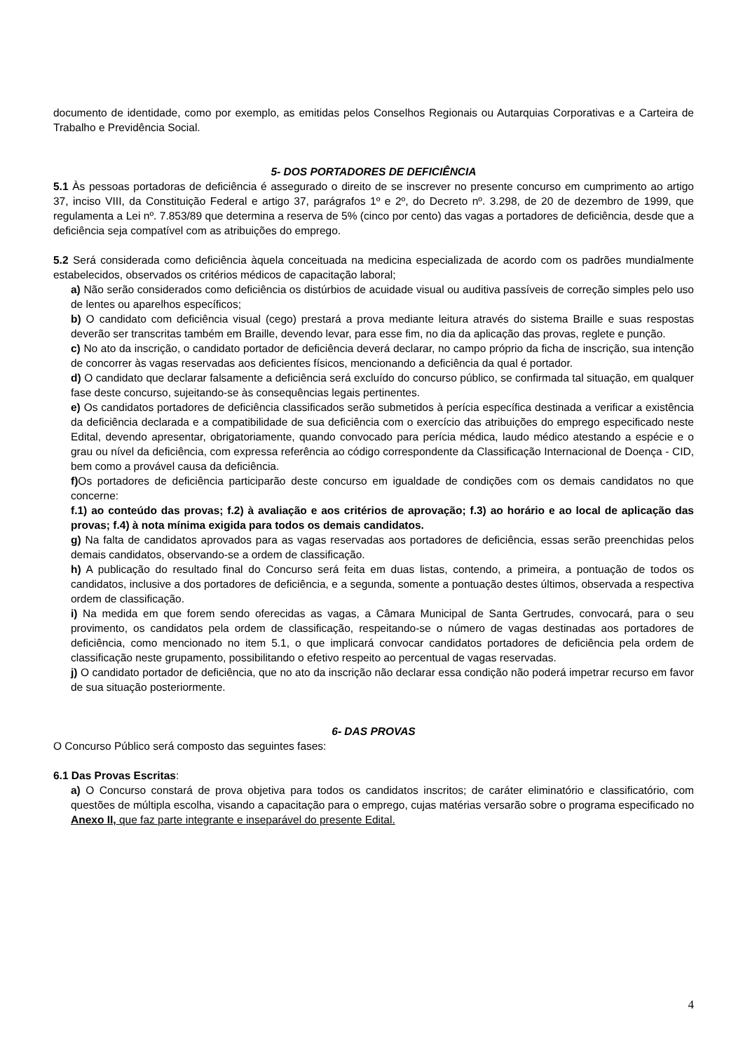documento de identidade, como por exemplo, as emitidas pelos Conselhos Regionais ou Autarquias Corporativas e a Carteira de Trabalho e Previdência Social.
5- DOS PORTADORES DE DEFICIÊNCIA
5.1 Às pessoas portadoras de deficiência é assegurado o direito de se inscrever no presente concurso em cumprimento ao artigo 37, inciso VIII, da Constituição Federal e artigo 37, parágrafos 1º e 2º, do Decreto nº. 3.298, de 20 de dezembro de 1999, que regulamenta a Lei nº. 7.853/89 que determina a reserva de 5% (cinco por cento) das vagas a portadores de deficiência, desde que a deficiência seja compatível com as atribuições do emprego.
5.2 Será considerada como deficiência àquela conceituada na medicina especializada de acordo com os padrões mundialmente estabelecidos, observados os critérios médicos de capacitação laboral;
a) Não serão considerados como deficiência os distúrbios de acuidade visual ou auditiva passíveis de correção simples pelo uso de lentes ou aparelhos específicos;
b) O candidato com deficiência visual (cego) prestará a prova mediante leitura através do sistema Braille e suas respostas deverão ser transcritas também em Braille, devendo levar, para esse fim, no dia da aplicação das provas, reglete e punção.
c) No ato da inscrição, o candidato portador de deficiência deverá declarar, no campo próprio da ficha de inscrição, sua intenção de concorrer às vagas reservadas aos deficientes físicos, mencionando a deficiência da qual é portador.
d) O candidato que declarar falsamente a deficiência será excluído do concurso público, se confirmada tal situação, em qualquer fase deste concurso, sujeitando-se às consequências legais pertinentes.
e) Os candidatos portadores de deficiência classificados serão submetidos à perícia específica destinada a verificar a existência da deficiência declarada e a compatibilidade de sua deficiência com o exercício das atribuições do emprego especificado neste Edital, devendo apresentar, obrigatoriamente, quando convocado para perícia médica, laudo médico atestando a espécie e o grau ou nível da deficiência, com expressa referência ao código correspondente da Classificação Internacional de Doença - CID, bem como a provável causa da deficiência.
f) Os portadores de deficiência participarão deste concurso em igualdade de condições com os demais candidatos no que concerne:
f.1) ao conteúdo das provas; f.2) à avaliação e aos critérios de aprovação; f.3) ao horário e ao local de aplicação das provas; f.4) à nota mínima exigida para todos os demais candidatos.
g) Na falta de candidatos aprovados para as vagas reservadas aos portadores de deficiência, essas serão preenchidas pelos demais candidatos, observando-se a ordem de classificação.
h) A publicação do resultado final do Concurso será feita em duas listas, contendo, a primeira, a pontuação de todos os candidatos, inclusive a dos portadores de deficiência, e a segunda, somente a pontuação destes últimos, observada a respectiva ordem de classificação.
i) Na medida em que forem sendo oferecidas as vagas, a Câmara Municipal de Santa Gertrudes, convocará, para o seu provimento, os candidatos pela ordem de classificação, respeitando-se o número de vagas destinadas aos portadores de deficiência, como mencionado no item 5.1, o que implicará convocar candidatos portadores de deficiência pela ordem de classificação neste grupamento, possibilitando o efetivo respeito ao percentual de vagas reservadas.
j) O candidato portador de deficiência, que no ato da inscrição não declarar essa condição não poderá impetrar recurso em favor de sua situação posteriormente.
6- DAS PROVAS
O Concurso Público será composto das seguintes fases:
6.1 Das Provas Escritas:
a) O Concurso constará de prova objetiva para todos os candidatos inscritos; de caráter eliminatório e classificatório, com questões de múltipla escolha, visando a capacitação para o emprego, cujas matérias versarão sobre o programa especificado no Anexo II, que faz parte integrante e inseparável do presente Edital.
4